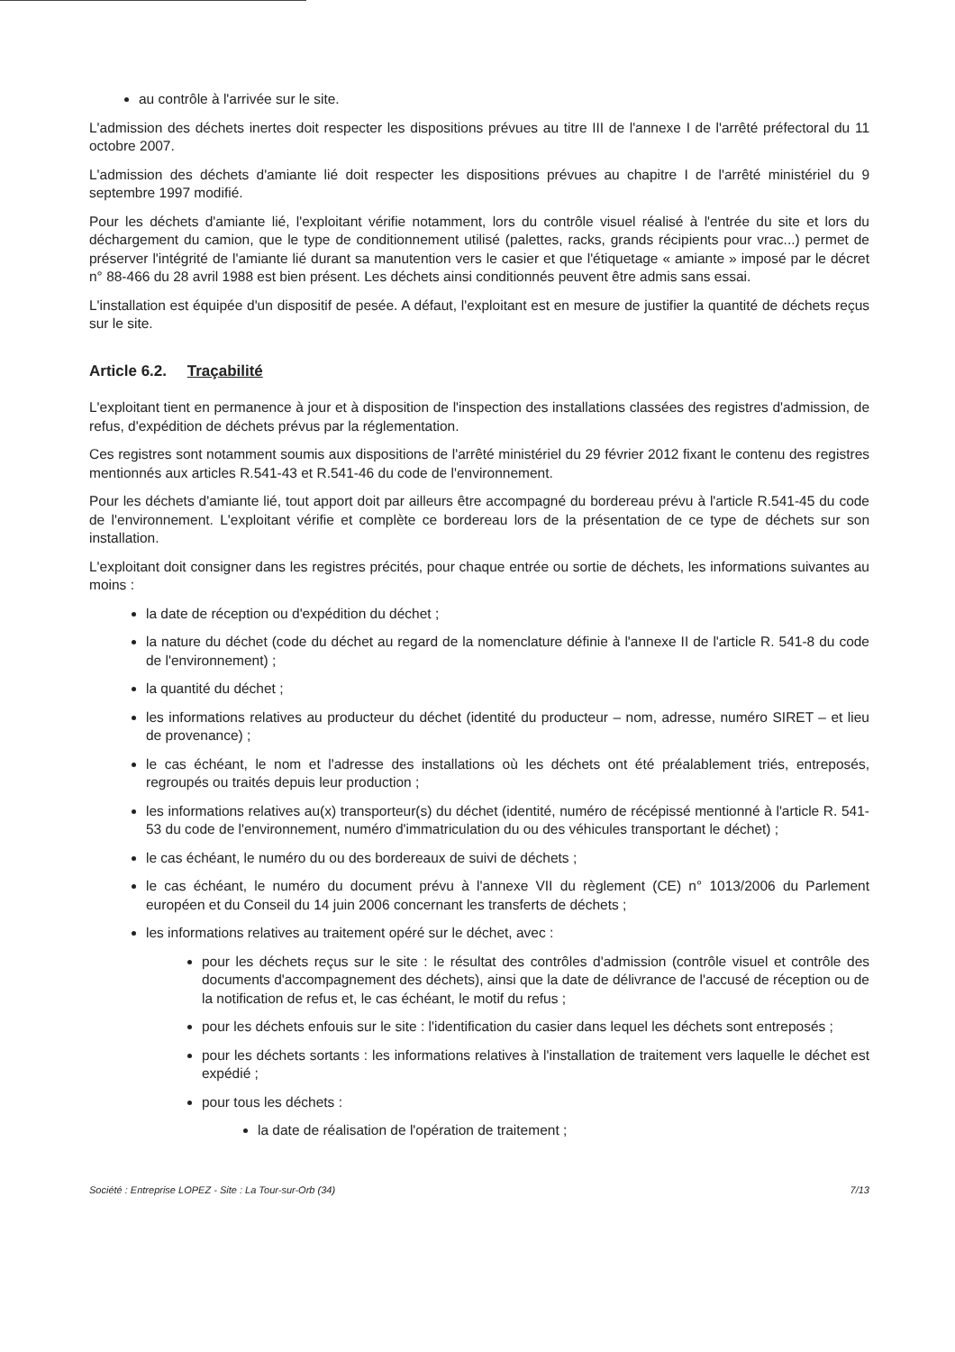au contrôle à l'arrivée sur le site.
L'admission des déchets inertes doit respecter les dispositions prévues au titre III de l'annexe I de l'arrêté préfectoral du 11 octobre 2007.
L'admission des déchets d'amiante lié doit respecter les dispositions prévues au chapitre I de l'arrêté ministériel du 9 septembre 1997 modifié.
Pour les déchets d'amiante lié, l'exploitant vérifie notamment, lors du contrôle visuel réalisé à l'entrée du site et lors du déchargement du camion, que le type de conditionnement utilisé (palettes, racks, grands récipients pour vrac...) permet de préserver l'intégrité de l'amiante lié durant sa manutention vers le casier et que l'étiquetage « amiante » imposé par le décret n° 88-466 du 28 avril 1988 est bien présent. Les déchets ainsi conditionnés peuvent être admis sans essai.
L'installation est équipée d'un dispositif de pesée. A défaut, l'exploitant est en mesure de justifier la quantité de déchets reçus sur le site.
Article 6.2. Traçabilité
L'exploitant tient en permanence à jour et à disposition de l'inspection des installations classées des registres d'admission, de refus, d'expédition de déchets prévus par la réglementation.
Ces registres sont notamment soumis aux dispositions de l'arrêté ministériel du 29 février 2012 fixant le contenu des registres mentionnés aux articles R.541-43 et R.541-46 du code de l'environnement.
Pour les déchets d'amiante lié, tout apport doit par ailleurs être accompagné du bordereau prévu à l'article R.541-45 du code de l'environnement. L'exploitant vérifie et complète ce bordereau lors de la présentation de ce type de déchets sur son installation.
L'exploitant doit consigner dans les registres précités, pour chaque entrée ou sortie de déchets, les informations suivantes au moins :
la date de réception ou d'expédition du déchet ;
la nature du déchet (code du déchet au regard de la nomenclature définie à l'annexe II de l'article R. 541-8 du code de l'environnement) ;
la quantité du déchet ;
les informations relatives au producteur du déchet (identité du producteur – nom, adresse, numéro SIRET – et lieu de provenance) ;
le cas échéant, le nom et l'adresse des installations où les déchets ont été préalablement triés, entreposés, regroupés ou traités depuis leur production ;
les informations relatives au(x) transporteur(s) du déchet (identité, numéro de récépissé mentionné à l'article R. 541-53 du code de l'environnement, numéro d'immatriculation du ou des véhicules transportant le déchet) ;
le cas échéant, le numéro du ou des bordereaux de suivi de déchets ;
le cas échéant, le numéro du document prévu à l'annexe VII du règlement (CE) n° 1013/2006 du Parlement européen et du Conseil du 14 juin 2006 concernant les transferts de déchets ;
les informations relatives au traitement opéré sur le déchet, avec :
pour les déchets reçus sur le site : le résultat des contrôles d'admission (contrôle visuel et contrôle des documents d'accompagnement des déchets), ainsi que la date de délivrance de l'accusé de réception ou de la notification de refus et, le cas échéant, le motif du refus ;
pour les déchets enfouis sur le site : l'identification du casier dans lequel les déchets sont entreposés ;
pour les déchets sortants : les informations relatives à l'installation de traitement vers laquelle le déchet est expédié ;
pour tous les déchets :
la date de réalisation de l'opération de traitement ;
Société : Entreprise LOPEZ - Site : La Tour-sur-Orb (34) 7/13